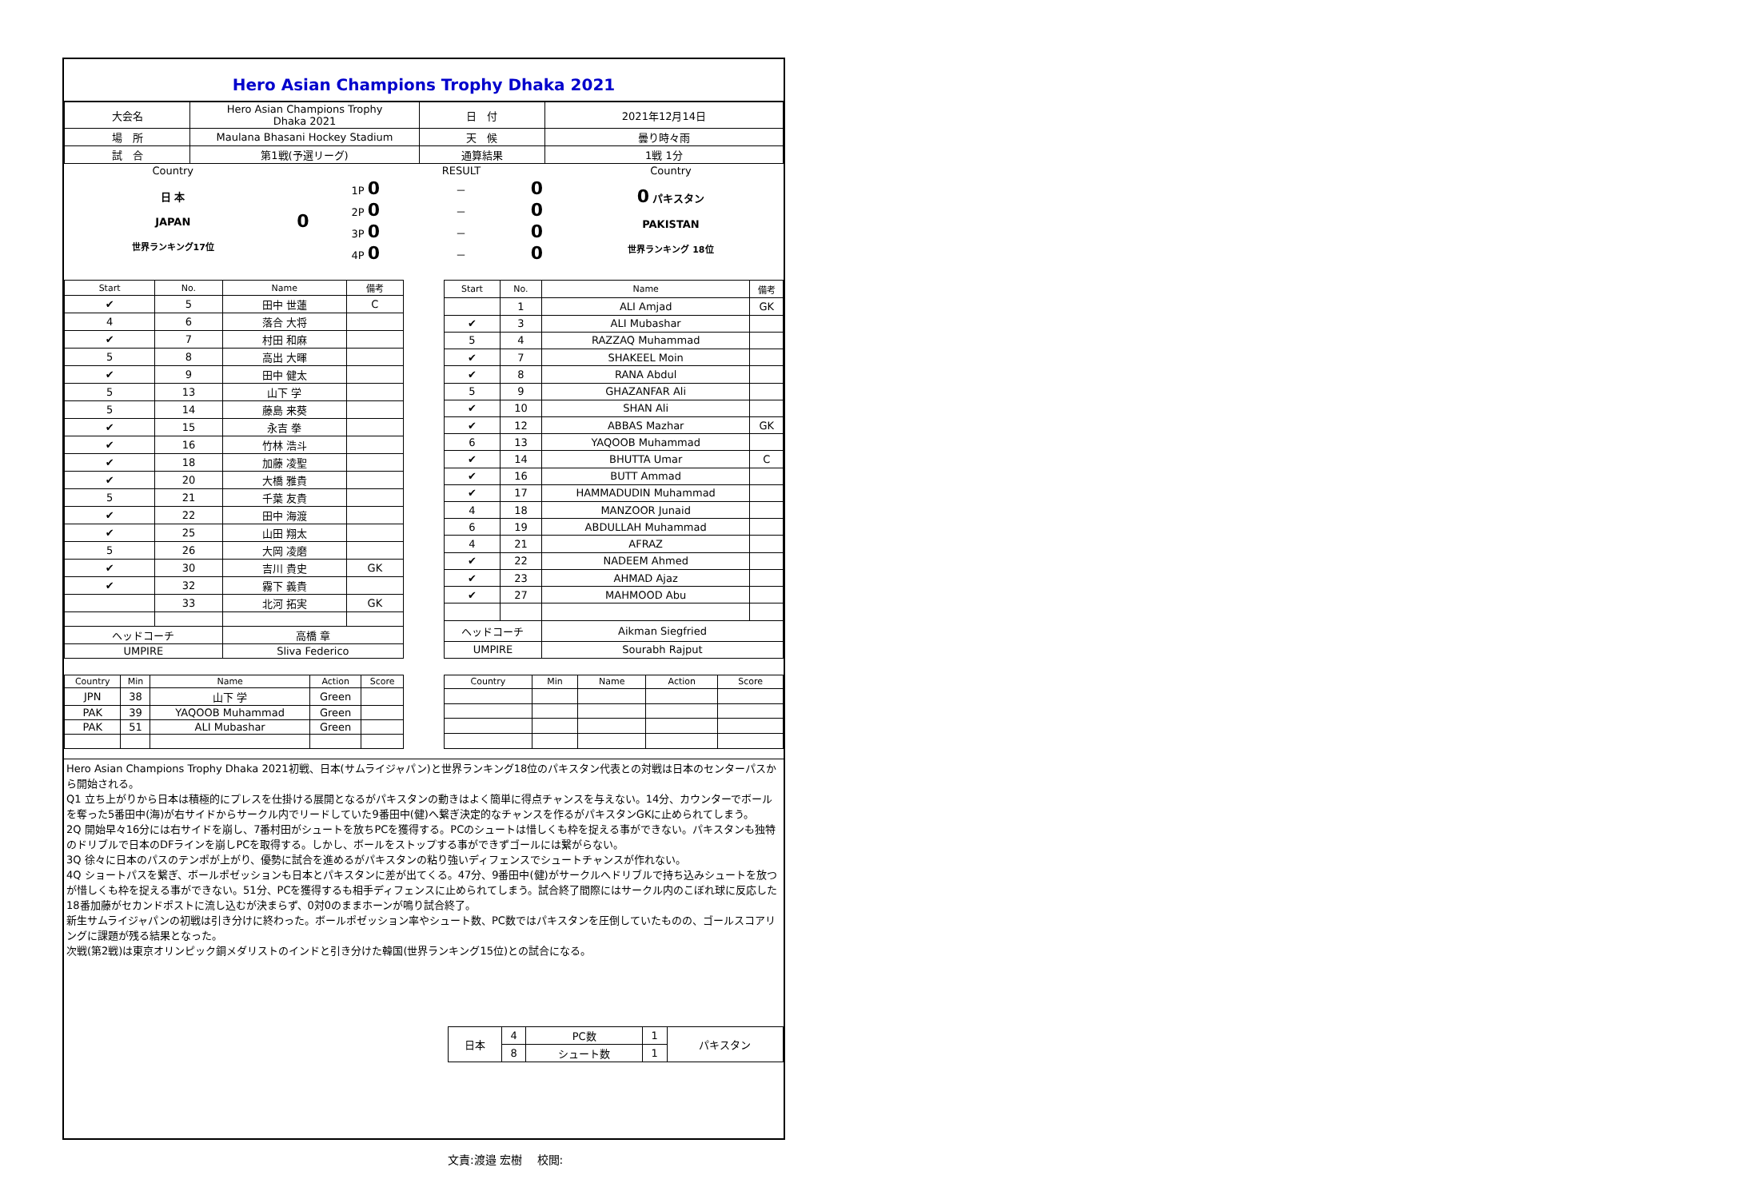Hero Asian Champions Trophy Dhaka 2021
| 大会名 | Hero Asian Champions Trophy Dhaka 2021 | 日 付 | 2021年12月14日 |
| 場 所 | Maulana Bhasani Hockey Stadium | 天 候 | 曇り時々雨 |
| 試 合 | 第1戦(予選リーグ) | 通算結果 | 1戦 1分 |
| Country | | | RESULT | | Country |
| 日 本 JAPAN 世界ランキング17位 | 0 | 1P 0 | － | 0 | 0 パキスタン PAKISTAN 世界ランキング 18位 |
| | | 2P 0 | － | 0 | |
| | | 3P 0 | － | 0 | |
| | | 4P 0 | － | 0 | |
| Start | No. | Name | 備考 |
| --- | --- | --- | --- |
| ✔ | 5 | 田中 世蓮 | C |
| 4 | 6 | 落合 大将 | |
| ✔ | 7 | 村田 和麻 | |
| 5 | 8 | 高出 大暉 | |
| ✔ | 9 | 田中 健太 | |
| 5 | 13 | 山下 学 | |
| 5 | 14 | 藤島 来葵 | |
| ✔ | 15 | 永吉 拳 | |
| ✔ | 16 | 竹林 浩斗 | |
| ✔ | 18 | 加藤 凌聖 | |
| ✔ | 20 | 大橋 雅貴 | |
| 5 | 21 | 千葉 友貴 | |
| ✔ | 22 | 田中 海渡 | |
| ✔ | 25 | 山田 翔太 | |
| 5 | 26 | 大岡 凌磨 | |
| ✔ | 30 | 吉川 貴史 | GK |
| ✔ | 32 | 霧下 義貴 | |
| | 33 | 北河 拓実 | GK |
| ヘッドコーチ | | 高橋 章 | |
| UMPIRE | | Sliva Federico | |
| Start | No. | Name | 備考 |
| --- | --- | --- | --- |
| | 1 | ALI Amjad | GK |
| ✔ | 3 | ALI Mubashar | |
| 5 | 4 | RAZZAQ Muhammad | |
| ✔ | 7 | SHAKEEL Moin | |
| ✔ | 8 | RANA Abdul | |
| 5 | 9 | GHAZANFAR Ali | |
| ✔ | 10 | SHAN Ali | |
| ✔ | 12 | ABBAS Mazhar | GK |
| 6 | 13 | YAQOOB Muhammad | |
| ✔ | 14 | BHUTTA Umar | C |
| ✔ | 16 | BUTT Ammad | |
| ✔ | 17 | HAMMADUDIN Muhammad | |
| 4 | 18 | MANZOOR Junaid | |
| 6 | 19 | ABDULLAH Muhammad | |
| 4 | 21 | AFRAZ | |
| ✔ | 22 | NADEEM Ahmed | |
| ✔ | 23 | AHMAD Ajaz | |
| ✔ | 27 | MAHMOOD Abu | |
| ヘッドコーチ | | Aikman Siegfried | |
| UMPIRE | | Sourabh Rajput | |
| Country | Min | Name | Action | Score |
| --- | --- | --- | --- | --- |
| JPN | 38 | 山下 学 | Green | |
| PAK | 39 | YAQOOB Muhammad | Green | |
| PAK | 51 | ALI Mubashar | Green | |
| Country | Min | Name | Action | Score |
| --- | --- | --- | --- | --- |
Hero Asian Champions Trophy Dhaka 2021初戦、日本(サムライジャパン)と世界ランキング18位のパキスタン代表との対戦は日本のセンターパスから開始される。
Q1 立ち上がりから日本は積極的にプレスを仕掛ける展開となるがパキスタンの動きはよく簡単に得点チャンスを与えない。14分、カウンターでボールを奪った5番田中(海)が右サイドからサークル内でリードしていた9番田中(健)へ繋ぎ決定的なチャンスを作るがパキスタンGKに止められてしまう。
2Q 開始早々16分には右サイドを崩し、7番村田がシュートを放ちPCを獲得する。PCのシュートは惜しくも枠を捉える事ができない。パキスタンも独特のドリブルで日本のDFラインを崩しPCを取得する。しかし、ボールをストップする事ができずゴールには繋がらない。
3Q 徐々に日本のパスのテンポが上がり、優勢に試合を進めるがパキスタンの粘り強いディフェンスでシュートチャンスが作れない。
4Q ショートパスを繋ぎ、ボールポゼッションも日本とパキスタンに差が出てくる。47分、9番田中(健)がサークルへドリブルで持ち込みシュートを放つが惜しくも枠を捉える事ができない。51分、PCを獲得するも相手ディフェンスに止められてしまう。試合終了間際にはサークル内のこぼれ球に反応した18番加藤がセカンドポストに流し込むが決まらず、0対0のままホーンが鳴り試合終了。
新生サムライジャパンの初戦は引き分けに終わった。ボールポゼッション率やシュート数、PC数ではパキスタンを圧倒していたものの、ゴールスコアリングに課題が残る結果となった。
次戦(第2戦)は東京オリンピック銅メダリストのインドと引き分けた韓国(世界ランキング15位)との試合になる。
| 日本 | 4 | PC数 | 1 | パキスタン |
| | 8 | シュート数 | 1 | |
文責:渡邉 宏樹　 校閲: